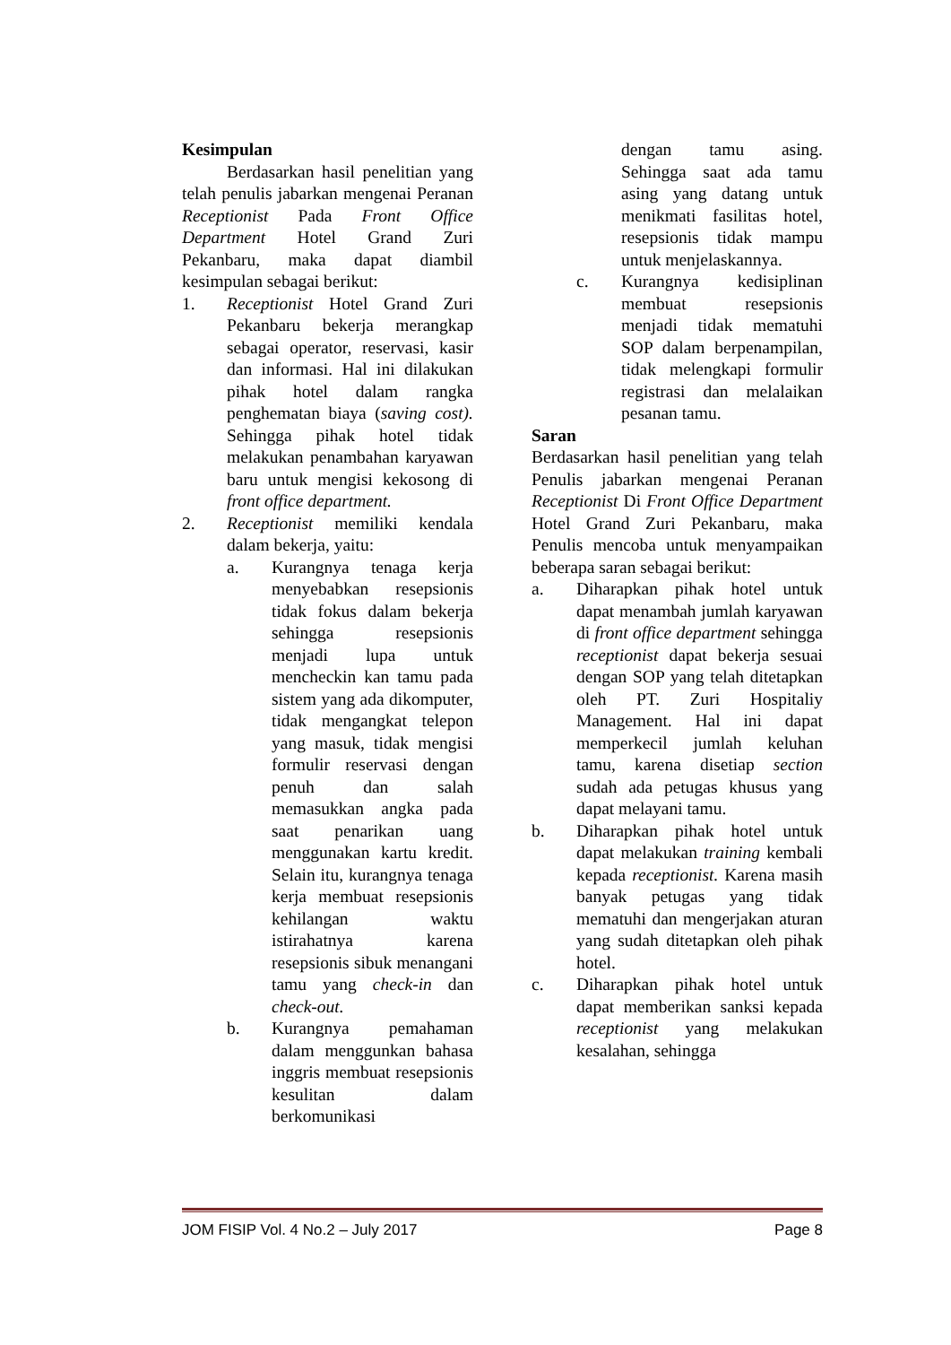Kesimpulan
Berdasarkan hasil penelitian yang telah penulis jabarkan mengenai Peranan Receptionist Pada Front Office Department Hotel Grand Zuri Pekanbaru, maka dapat diambil kesimpulan sebagai berikut:
1. Receptionist Hotel Grand Zuri Pekanbaru bekerja merangkap sebagai operator, reservasi, kasir dan informasi. Hal ini dilakukan pihak hotel dalam rangka penghematan biaya (saving cost). Sehingga pihak hotel tidak melakukan penambahan karyawan baru untuk mengisi kekosong di front office department.
2. Receptionist memiliki kendala dalam bekerja, yaitu:
a. Kurangnya tenaga kerja menyebabkan resepsionis tidak fokus dalam bekerja sehingga resepsionis menjadi lupa untuk mencheckin kan tamu pada sistem yang ada dikomputer, tidak mengangkat telepon yang masuk, tidak mengisi formulir reservasi dengan penuh dan salah memasukkan angka pada saat penarikan uang menggunakan kartu kredit. Selain itu, kurangnya tenaga kerja membuat resepsionis kehilangan waktu istirahatnya karena resepsionis sibuk menangani tamu yang check-in dan check-out.
b. Kurangnya pemahaman dalam menggunkan bahasa inggris membuat resepsionis kesulitan dalam berkomunikasi
dengan tamu asing. Sehingga saat ada tamu asing yang datang untuk menikmati fasilitas hotel, resepsionis tidak mampu untuk menjelaskannya.
c. Kurangnya kedisiplinan membuat resepsionis menjadi tidak mematuhi SOP dalam berpenampilan, tidak melengkapi formulir registrasi dan melalaikan pesanan tamu.
Saran
Berdasarkan hasil penelitian yang telah Penulis jabarkan mengenai Peranan Receptionist Di Front Office Department Hotel Grand Zuri Pekanbaru, maka Penulis mencoba untuk menyampaikan beberapa saran sebagai berikut:
a. Diharapkan pihak hotel untuk dapat menambah jumlah karyawan di front office department sehingga receptionist dapat bekerja sesuai dengan SOP yang telah ditetapkan oleh PT. Zuri Hospitaliy Management. Hal ini dapat memperkecil jumlah keluhan tamu, karena disetiap section sudah ada petugas khusus yang dapat melayani tamu.
b. Diharapkan pihak hotel untuk dapat melakukan training kembali kepada receptionist. Karena masih banyak petugas yang tidak mematuhi dan mengerjakan aturan yang sudah ditetapkan oleh pihak hotel.
c. Diharapkan pihak hotel untuk dapat memberikan sanksi kepada receptionist yang melakukan kesalahan, sehingga
JOM FISIP Vol. 4 No.2 – July 2017 Page 8